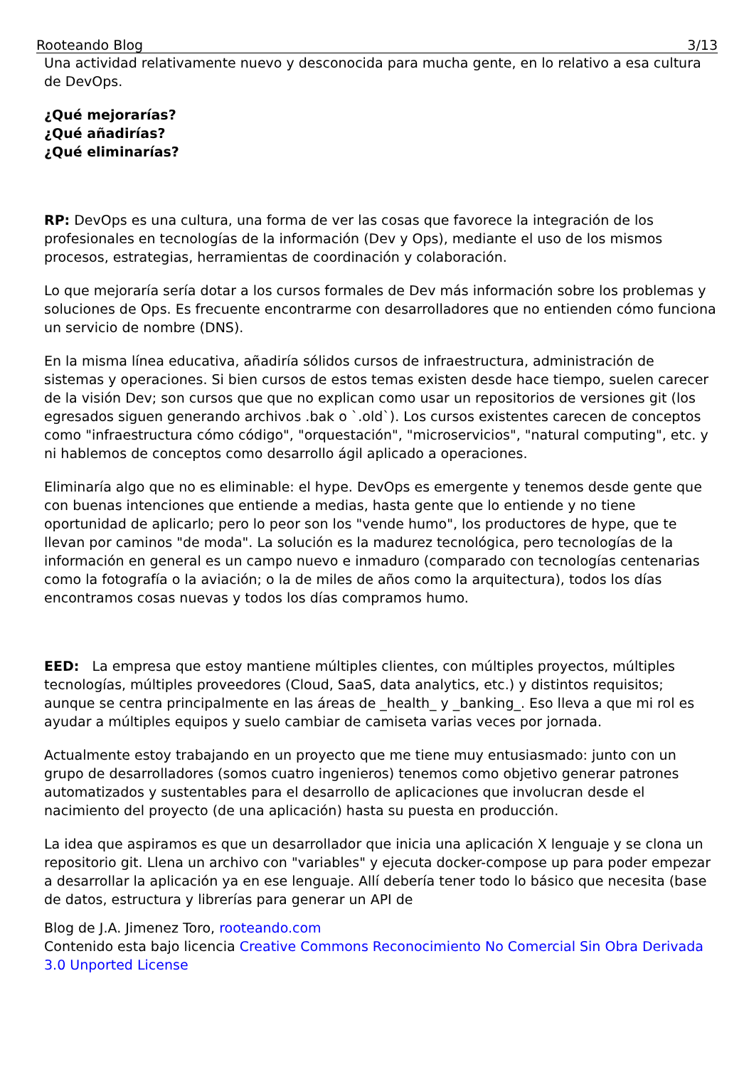Rooteando Blog 3/13
Una actividad relativamente nuevo y desconocida para mucha gente, en lo relativo a esa cultura de DevOps.
¿Qué mejorarías?
¿Qué añadirías?
¿Qué eliminarías?
RP: DevOps es una cultura, una forma de ver las cosas que favorece la integración de los profesionales en tecnologías de la información (Dev y Ops), mediante el uso de los mismos procesos, estrategias, herramientas de coordinación y colaboración.
Lo que mejoraría sería dotar a los cursos formales de Dev más información sobre los problemas y soluciones de Ops. Es frecuente encontrarme con desarrolladores que no entienden cómo funciona un servicio de nombre (DNS).
En la misma línea educativa, añadiría sólidos cursos de infraestructura, administración de sistemas y operaciones. Si bien cursos de estos temas existen desde hace tiempo, suelen carecer de la visión Dev; son cursos que que no explican como usar un repositorios de versiones git (los egresados siguen generando archivos .bak o `.old`). Los cursos existentes carecen de conceptos como "infraestructura cómo código", "orquestación", "microservicios", "natural computing", etc. y ni hablemos de conceptos como desarrollo ágil aplicado a operaciones.
Eliminaría algo que no es eliminable: el hype. DevOps es emergente y tenemos desde gente que con buenas intenciones que entiende a medias, hasta gente que lo entiende y no tiene oportunidad de aplicarlo; pero lo peor son los "vende humo", los productores de hype, que te llevan por caminos "de moda". La solución es la madurez tecnológica, pero tecnologías de la información en general es un campo nuevo e inmaduro (comparado con tecnologías centenarias como la fotografía o la aviación; o la de miles de años como la arquitectura), todos los días encontramos cosas nuevas y todos los días compramos humo.
EED: La empresa que estoy mantiene múltiples clientes, con múltiples proyectos, múltiples tecnologías, múltiples proveedores (Cloud, SaaS, data analytics, etc.) y distintos requisitos; aunque se centra principalmente en las áreas de _health_ y _banking_. Eso lleva a que mi rol es ayudar a múltiples equipos y suelo cambiar de camiseta varias veces por jornada.
Actualmente estoy trabajando en un proyecto que me tiene muy entusiasmado: junto con un grupo de desarrolladores (somos cuatro ingenieros) tenemos como objetivo generar patrones automatizados y sustentables para el desarrollo de aplicaciones que involucran desde el nacimiento del proyecto (de una aplicación) hasta su puesta en producción.
La idea que aspiramos es que un desarrollador que inicia una aplicación X lenguaje y se clona un repositorio git. Llena un archivo con "variables" y ejecuta docker-compose up para poder empezar a desarrollar la aplicación ya en ese lenguaje. Allí debería tener todo lo básico que necesita (base de datos, estructura y librerías para generar un API de
Blog de J.A. Jimenez Toro, rooteando.com
Contenido esta bajo licencia Creative Commons Reconocimiento No Comercial Sin Obra Derivada 3.0 Unported License